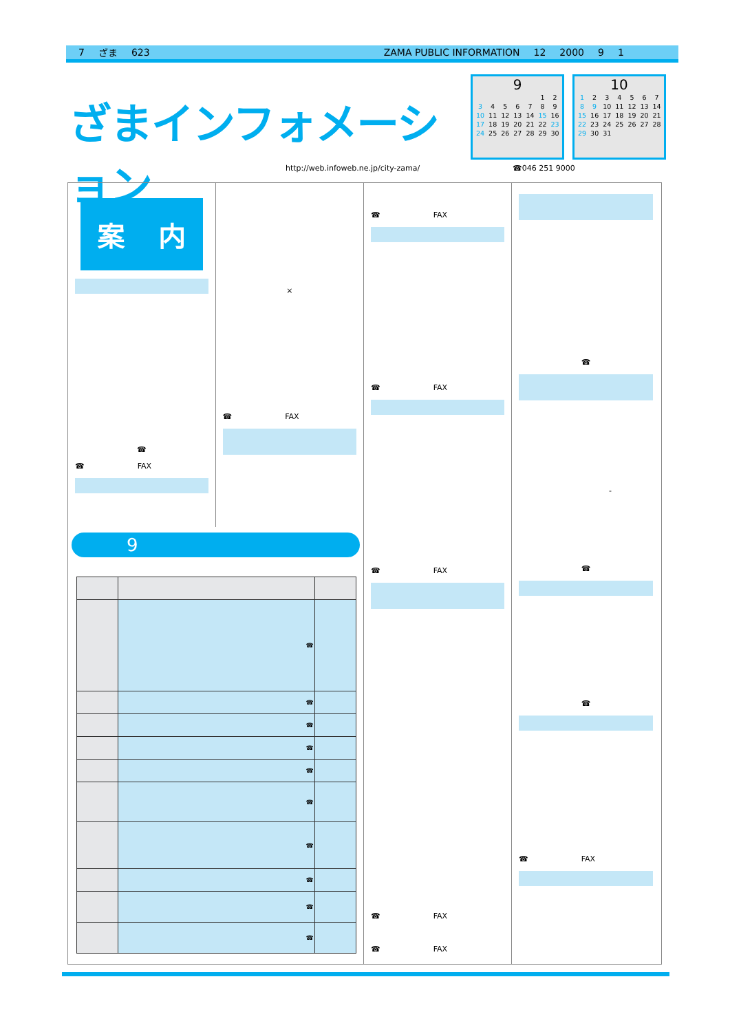7 ざま 623 ZAMA PUBLIC INFORMATION 12 2000 9 1
ざまインフォメーション
9
| | | | | | 1 | 2 |
| 3 | 4 | 5 | 6 | 7 | 8 | 9 |
| 10 | 11 | 12 | 13 | 14 | 15 | 16 |
| 17 | 18 | 19 | 20 | 21 | 22 | 23 |
| 24 | 25 | 26 | 27 | 28 | 29 | 30 |
10
| 1 | 2 | 3 | 4 | 5 | 6 | 7 |
| 8 | 9 | 10 | 11 | 12 | 13 | 14 |
| 15 | 16 | 17 | 18 | 19 | 20 | 21 |
| 22 | 23 | 24 | 25 | 26 | 27 | 28 |
| 29 | 30 | 31 | | | | |
http://web.infoweb.ne.jp/city-zama/
☎046 251 9000
案 内
☎
☎ FAX
×
☎ FAX
9
| | ☎ | |
| | ☎ | |
| | ☎ | |
| | ☎ | |
| | ☎ | |
| | ☎ | |
| | ☎ | |
| | ☎ | |
| | ☎ | |
| | ☎ | |
☎ FAX
☎ FAX
☎ FAX
☎ FAX
☎ FAX
☎
-
☎
☎
☎ FAX